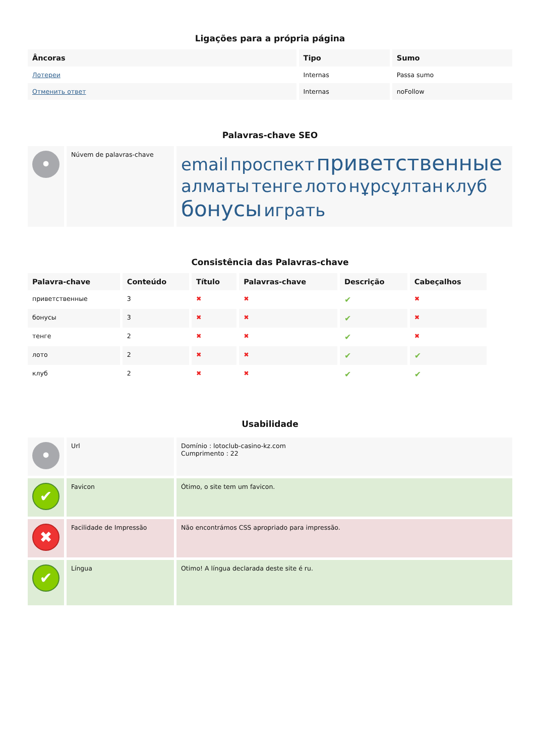Ligações para a própria página
| Âncoras | Tipo | Sumo |
| --- | --- | --- |
| Лотереи | Internas | Passa sumo |
| Отменить ответ | Internas | noFollow |
Palavras-chave SEO
| • | Núvem de palavras-chave | email проспект приветственные алматы тенге лото нұрсұлтан клуб бонусы играть |
Consistência das Palavras-chave
| Palavra-chave | Conteúdo | Título | Palavras-chave | Descrição | Cabeçalhos |
| --- | --- | --- | --- | --- | --- |
| приветственные | 3 | ✖ | ✖ | ✔ | ✖ |
| бонусы | 3 | ✖ | ✖ | ✔ | ✖ |
| тенге | 2 | ✖ | ✖ | ✔ | ✖ |
| лото | 2 | ✖ | ✖ | ✔ | ✔ |
| клуб | 2 | ✖ | ✖ | ✔ | ✔ |
Usabilidade
| • | Url | Domínio : lotoclub-casino-kz.com Cumprimento : 22 |
| ✔ | Favicon | Ótimo, o site tem um favicon. |
| ✖ | Facilidade de Impressão | Não encontrámos CSS apropriado para impressão. |
| ✔ | Língua | Otimo! A língua declarada deste site é ru. |